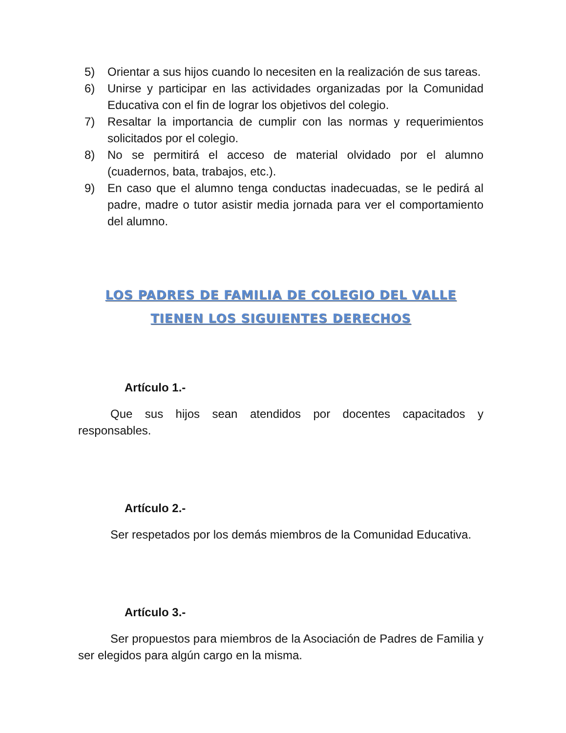5) Orientar a sus hijos cuando lo necesiten en la realización de sus tareas.
6) Unirse y participar en las actividades organizadas por la Comunidad Educativa con el fin de lograr los objetivos del colegio.
7) Resaltar la importancia de cumplir con las normas y requerimientos solicitados por el colegio.
8) No se permitirá el acceso de material olvidado por el alumno (cuadernos, bata, trabajos, etc.).
9) En caso que el alumno tenga conductas inadecuadas, se le pedirá al padre, madre o tutor asistir media jornada para ver el comportamiento del alumno.
LOS PADRES DE FAMILIA DE COLEGIO DEL VALLE
TIENEN LOS SIGUIENTES DERECHOS
Artículo 1.-
Que sus hijos sean atendidos por docentes capacitados y responsables.
Artículo 2.-
Ser respetados por los demás miembros de la Comunidad Educativa.
Artículo 3.-
Ser propuestos para miembros de la Asociación de Padres de Familia y ser elegidos para algún cargo en la misma.